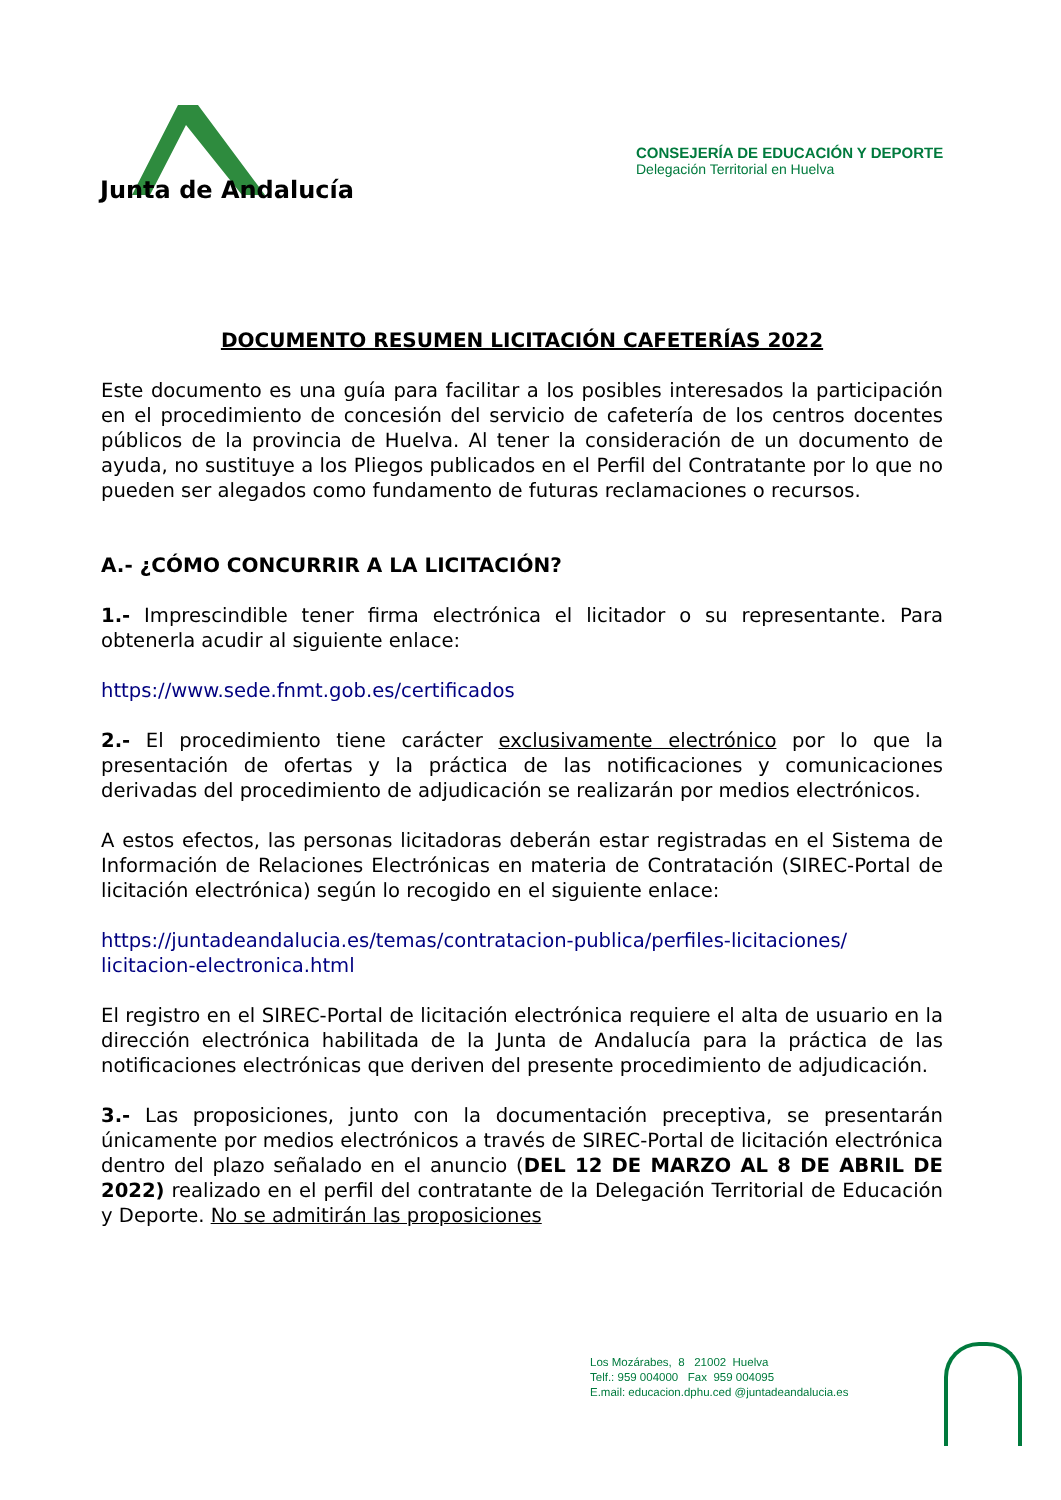Junta de Andalucía
CONSEJERÍA DE EDUCACIÓN Y DEPORTE
Delegación Territorial en Huelva
DOCUMENTO RESUMEN LICITACIÓN CAFETERÍAS 2022
Este documento es una guía para facilitar a los posibles interesados la participación en el procedimiento de concesión del servicio de cafetería de los centros docentes públicos de la provincia de Huelva. Al tener la consideración de un documento de ayuda, no sustituye a los Pliegos publicados en el Perfil del Contratante por lo que no pueden ser alegados como fundamento de futuras reclamaciones o recursos.
A.- ¿CÓMO CONCURRIR A LA LICITACIÓN?
1.- Imprescindible tener firma electrónica el licitador o su representante. Para obtenerla acudir al siguiente enlace:
https://www.sede.fnmt.gob.es/certificados
2.- El procedimiento tiene carácter exclusivamente electrónico por lo que la presentación de ofertas y la práctica de las notificaciones y comunicaciones derivadas del procedimiento de adjudicación se realizarán por medios electrónicos.
A estos efectos, las personas licitadoras deberán estar registradas en el Sistema de Información de Relaciones Electrónicas en materia de Contratación (SIREC-Portal de licitación electrónica) según lo recogido en el siguiente enlace:
https://juntadeandalucia.es/temas/contratacion-publica/perfiles-licitaciones/
licitacion-electronica.html
El registro en el SIREC-Portal de licitación electrónica requiere el alta de usuario en la dirección electrónica habilitada de la Junta de Andalucía para la práctica de las notificaciones electrónicas que deriven del presente procedimiento de adjudicación.
3.- Las proposiciones, junto con la documentación preceptiva, se presentarán únicamente por medios electrónicos a través de SIREC-Portal de licitación electrónica dentro del plazo señalado en el anuncio (DEL 12 DE MARZO AL 8 DE ABRIL DE 2022) realizado en el perfil del contratante de la Delegación Territorial de Educación y Deporte. No se admitirán las proposiciones
Los Mozárabes, 8 21002 Huelva
Telf.: 959 004000 Fax 959 004095
E.mail: educacion.dphu.ced @juntadeandalucia.es